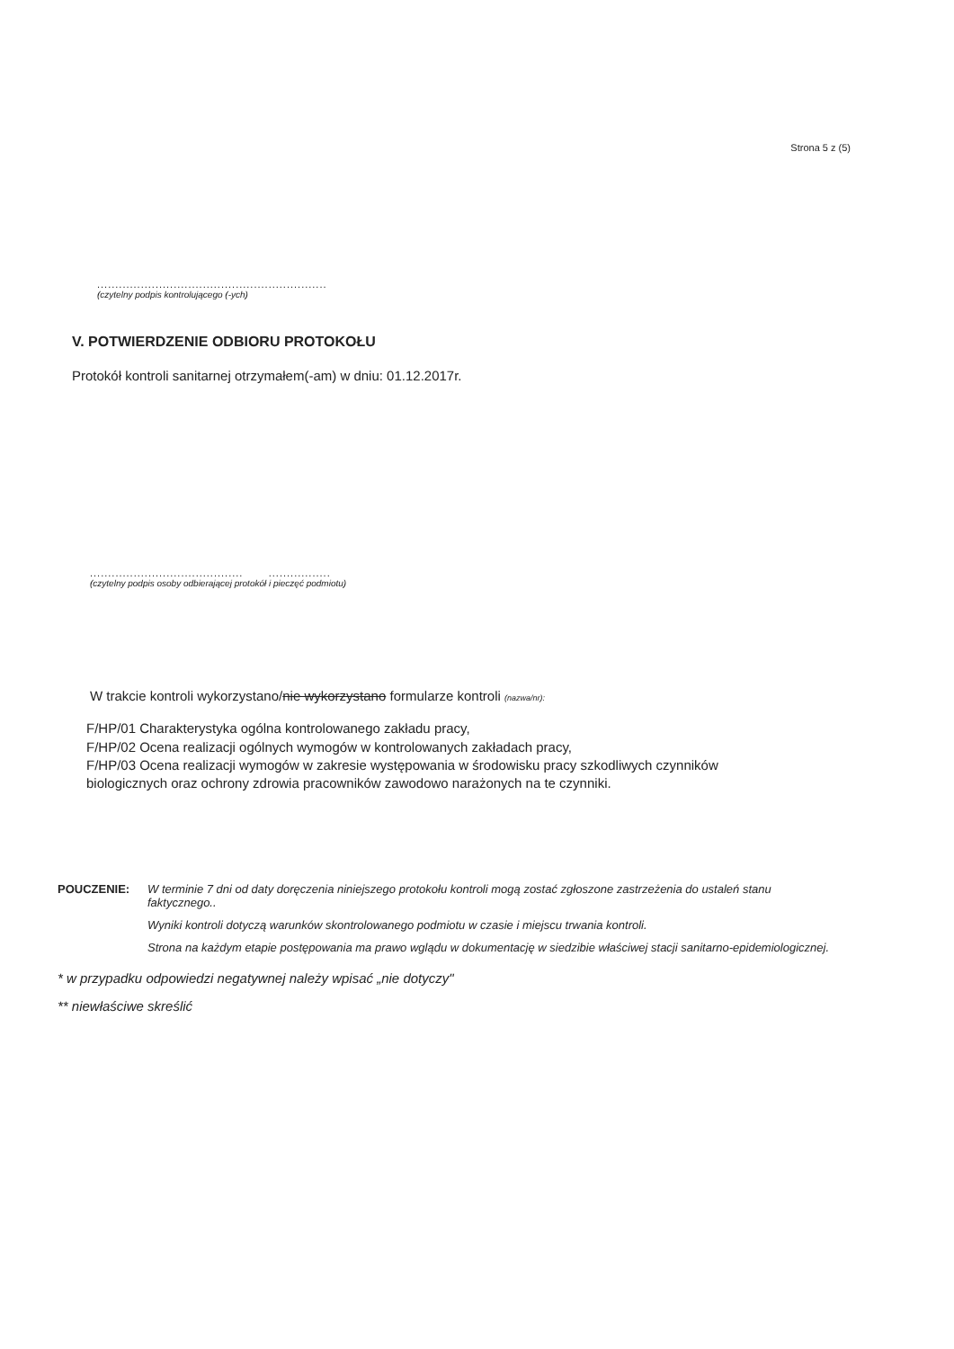Strona 5 z (5)
...............................................................
(czytelny podpis kontrolującego (-ych)
V. POTWIERDZENIE ODBIORU PROTOKOŁU
Protokół kontroli sanitarnej otrzymałem(-am) w dniu: 01.12.2017r.
.......................................... .................
(czytelny podpis osoby odbierającej protokół i pieczęć podmiotu)
W trakcie kontroli wykorzystano/nie wykorzystano formularze kontroli (nazwa/nr):
F/HP/01 Charakterystyka ogólna kontrolowanego zakładu pracy,
F/HP/02 Ocena realizacji ogólnych wymogów w kontrolowanych zakładach pracy,
F/HP/03 Ocena realizacji wymogów w zakresie występowania w środowisku pracy szkodliwych czynników biologicznych oraz ochrony zdrowia pracowników zawodowo narażonych na te czynniki.
POUCZENIE: W terminie 7 dni od daty doręczenia niniejszego protokołu kontroli mogą zostać zgłoszone zastrzeżenia do ustaleń stanu faktycznego..
Wyniki kontroli dotyczą warunków skontrolowanego podmiotu w czasie i miejscu trwania kontroli.
Strona na każdym etapie postępowania ma prawo wglądu w dokumentację w siedzibie właściwej stacji sanitarno-epidemiologicznej.
* w przypadku odpowiedzi negatywnej należy wpisać „nie dotyczy"
** niewłaściwe skreślić